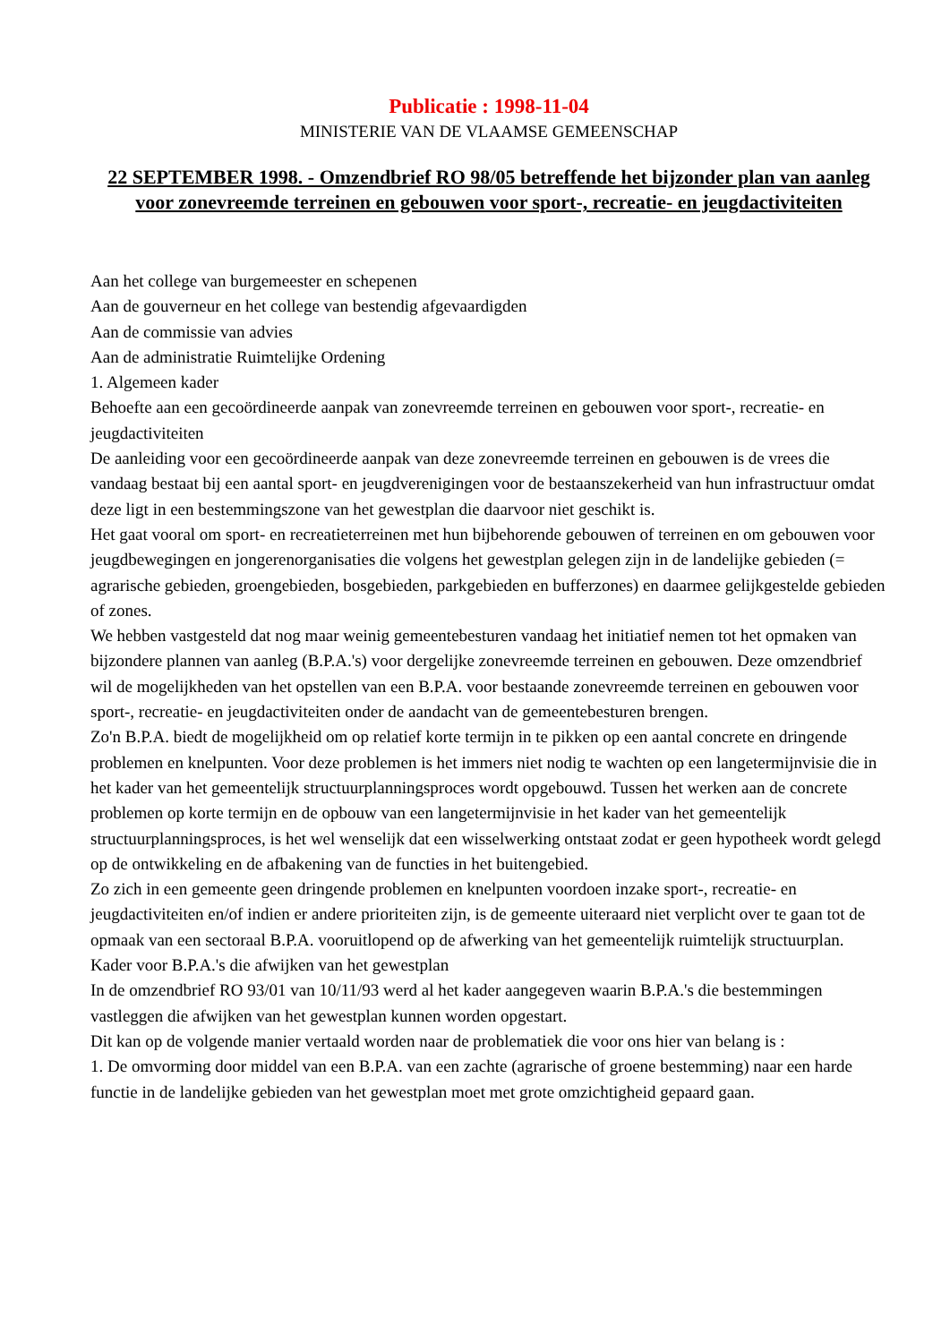Publicatie : 1998-11-04
MINISTERIE VAN DE VLAAMSE GEMEENSCHAP
22 SEPTEMBER 1998. - Omzendbrief RO 98/05 betreffende het bijzonder plan van aanleg voor zonevreemde terreinen en gebouwen voor sport-, recreatie- en jeugdactiviteiten
Aan het college van burgemeester en schepenen
Aan de gouverneur en het college van bestendig afgevaardigden
Aan de commissie van advies
Aan de administratie Ruimtelijke Ordening
1. Algemeen kader
Behoefte aan een gecoördineerde aanpak van zonevreemde terreinen en gebouwen voor sport-, recreatie- en jeugdactiviteiten
De aanleiding voor een gecoördineerde aanpak van deze zonevreemde terreinen en gebouwen is de vrees die vandaag bestaat bij een aantal sport- en jeugdverenigingen voor de bestaanszekerheid van hun infrastructuur omdat deze ligt in een bestemmingszone van het gewestplan die daarvoor niet geschikt is.
Het gaat vooral om sport- en recreatieterreinen met hun bijbehorende gebouwen of terreinen en om gebouwen voor jeugdbewegingen en jongerenorganisaties die volgens het gewestplan gelegen zijn in de landelijke gebieden (= agrarische gebieden, groengebieden, bosgebieden, parkgebieden en bufferzones) en daarmee gelijkgestelde gebieden of zones.
We hebben vastgesteld dat nog maar weinig gemeentebesturen vandaag het initiatief nemen tot het opmaken van bijzondere plannen van aanleg (B.P.A.'s) voor dergelijke zonevreemde terreinen en gebouwen. Deze omzendbrief wil de mogelijkheden van het opstellen van een B.P.A. voor bestaande zonevreemde terreinen en gebouwen voor sport-, recreatie- en jeugdactiviteiten onder de aandacht van de gemeentebesturen brengen.
Zo'n B.P.A. biedt de mogelijkheid om op relatief korte termijn in te pikken op een aantal concrete en dringende problemen en knelpunten. Voor deze problemen is het immers niet nodig te wachten op een langetermijnvisie die in het kader van het gemeentelijk structuurplanningsproces wordt opgebouwd. Tussen het werken aan de concrete problemen op korte termijn en de opbouw van een langetermijnvisie in het kader van het gemeentelijk structuurplanningsproces, is het wel wenselijk dat een wisselwerking ontstaat zodat er geen hypotheek wordt gelegd op de ontwikkeling en de afbakening van de functies in het buitengebied.
Zo zich in een gemeente geen dringende problemen en knelpunten voordoen inzake sport-, recreatie- en jeugdactiviteiten en/of indien er andere prioriteiten zijn, is de gemeente uiteraard niet verplicht over te gaan tot de opmaak van een sectoraal B.P.A. vooruitlopend op de afwerking van het gemeentelijk ruimtelijk structuurplan.
Kader voor B.P.A.'s die afwijken van het gewestplan
In de omzendbrief RO 93/01 van 10/11/93 werd al het kader aangegeven waarin B.P.A.'s die bestemmingen vastleggen die afwijken van het gewestplan kunnen worden opgestart.
Dit kan op de volgende manier vertaald worden naar de problematiek die voor ons hier van belang is :
1. De omvorming door middel van een B.P.A. van een zachte (agrarische of groene bestemming) naar een harde functie in de landelijke gebieden van het gewestplan moet met grote omzichtigheid gepaard gaan.